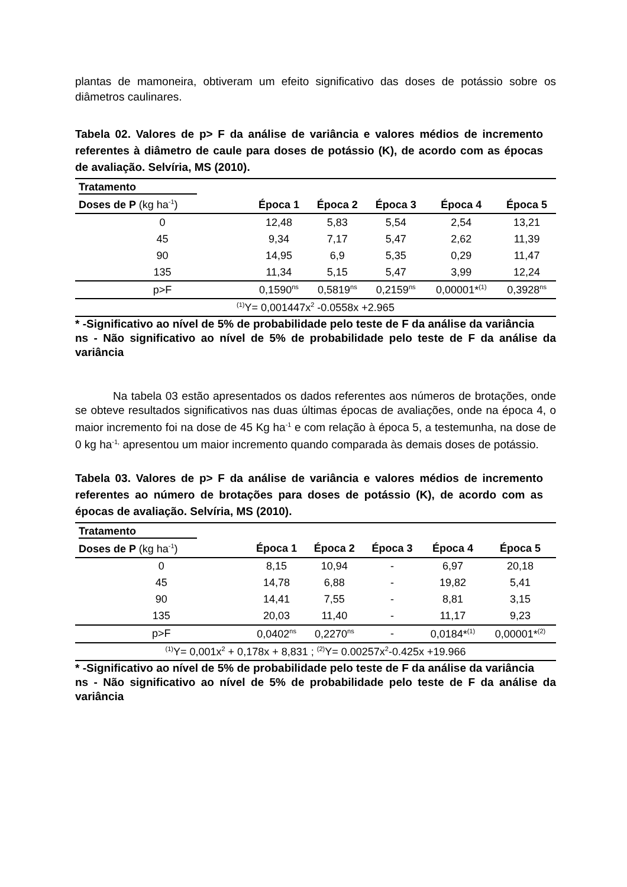plantas de mamoneira, obtiveram um efeito significativo das doses de potássio sobre os diâmetros caulinares.
Tabela 02. Valores de p> F da análise de variância e valores médios de incremento referentes à diâmetro de caule para doses de potássio (K), de acordo com as épocas de avaliação. Selvíria, MS (2010).
| Tratamento | | | | | |
| Doses de P (kg ha<sup>-1</sup>) | Época 1 | Época 2 | Época 3 | Época 4 | Época 5 |
| 0 | 12,48 | 5,83 | 5,54 | 2,54 | 13,21 |
| 45 | 9,34 | 7,17 | 5,47 | 2,62 | 11,39 |
| 90 | 14,95 | 6,9 | 5,35 | 0,29 | 11,47 |
| 135 | 11,34 | 5,15 | 5,47 | 3,99 | 12,24 |
| p>F | 0,1590<sup>ns</sup> | 0,5819<sup>ns</sup> | 0,2159<sup>ns</sup> | 0,00001*<sup>(1)</sup> | 0,3928<sup>ns</sup> |
| <sup>(1)</sup> Y= 0,001447x<sup>2</sup> -0.0558x +2.965 | | | | | |
* -Significativo ao nível de 5% de probabilidade pelo teste de F da análise da variância
ns - Não significativo ao nível de 5% de probabilidade pelo teste de F da análise da variância
Na tabela 03 estão apresentados os dados referentes aos números de brotações, onde se obteve resultados significativos nas duas últimas épocas de avaliações, onde na época 4, o maior incremento foi na dose de 45 Kg ha<sup>-1</sup> e com relação à época 5, a testemunha, na dose de 0 kg ha<sup>-1,</sup> apresentou um maior incremento quando comparada às demais doses de potássio.
Tabela 03. Valores de p> F da análise de variância e valores médios de incremento referentes ao número de brotações para doses de potássio (K), de acordo com as épocas de avaliação. Selvíria, MS (2010).
| Tratamento | | | | | |
| Doses de P (kg ha<sup>-1</sup>) | Época 1 | Época 2 | Época 3 | Época 4 | Época 5 |
| 0 | 8,15 | 10,94 | - | 6,97 | 20,18 |
| 45 | 14,78 | 6,88 | - | 19,82 | 5,41 |
| 90 | 14,41 | 7,55 | - | 8,81 | 3,15 |
| 135 | 20,03 | 11,40 | - | 11,17 | 9,23 |
| p>F | 0,0402<sup>ns</sup> | 0,2270<sup>ns</sup> | - | 0,0184*<sup>(1)</sup> | 0,00001*<sup>(2)</sup> |
| <sup>(1)</sup> Y= 0,001x<sup>2</sup> + 0,178x + 8,831 ; <sup>(2)</sup>Y= 0.00257x<sup>2</sup>-0.425x +19.966 | | | | | |
* -Significativo ao nível de 5% de probabilidade pelo teste de F da análise da variância
ns - Não significativo ao nível de 5% de probabilidade pelo teste de F da análise da variância